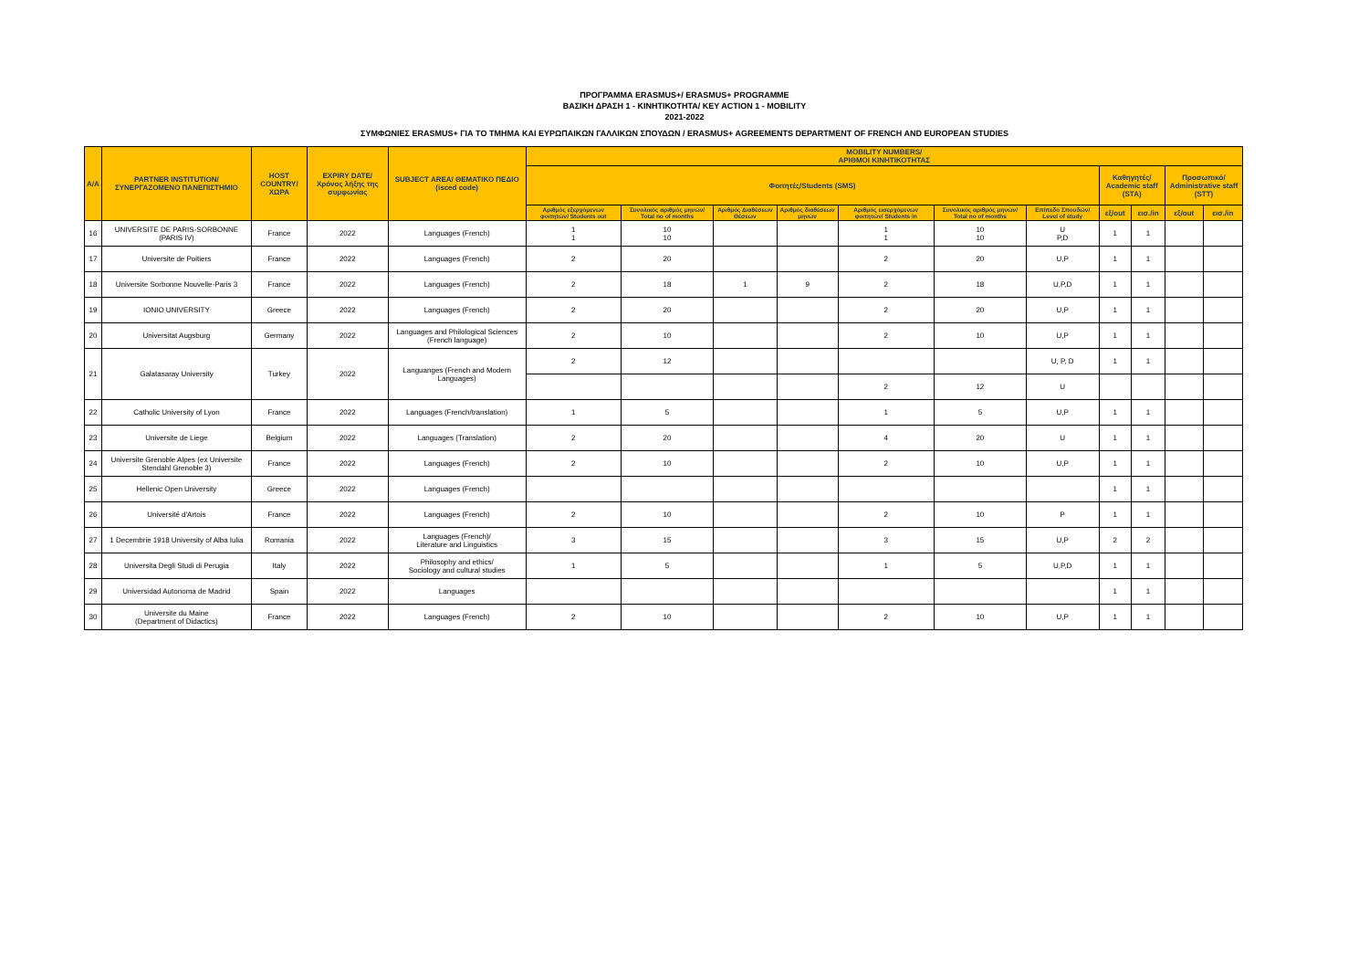ΠΡΟΓΡΑΜΜΑ ERASMUS+/ ERASMUS+ PROGRAMME
ΒΑΣΙΚΗ ΔΡΑΣΗ 1 - ΚΙΝΗΤΙΚΟΤΗΤΑ/ KEY ACTION 1 - MOBILITY
2021-2022
ΣΥΜΦΩΝΙΕΣ ERASMUS+ ΓΙΑ ΤΟ ΤΜΗΜΑ ΚΑΙ ΕΥΡΩΠΑΙΚΩΝ ΓΑΛΛΙΚΩΝ ΣΠΟΥΔΩΝ / ERASMUS+ AGREEMENTS DEPARTMENT OF FRENCH AND EUROPEAN STUDIES
| A/A | PARTNER INSTITUTION/ ΣΥΝΕΡΓΑΖΟΜΕΝΟ ΠΑΝΕΠΙΣΤΗΜΙΟ | HOST COUNTRY/ ΧΩΡΑ | EXPIRY DATE/ Χρόνος λήξης της συμφωνίας | SUBJECT AREA/ ΘΕΜΑΤΙΚΟ ΠΕΔΙΟ (isced code) | MOBILITY NUMBERS/ ΑΡΙΘΜΟΙ ΚΙΝΗΤΙΚΟΤΗΤΑΣ | | | | | | | | | | |
| --- | --- | --- | --- | --- | --- | --- | --- | --- | --- | --- | --- | --- | --- | --- | --- |
| | | | | | Φοιτητές/Students (SMS) | | | | | | | Καθηγητές/ Academic staff (STA) | | Προσωπικό/ Administrative staff (STT) | |
| | | | | | Αριθμός εξερχόμενων φοιτητών/ Students out | Συνολικός αριθμός μηνών/ Total no of months | Αριθμός Διαθέσεων Θέσεων | Αριθμός διαθέσεων μηνών | Αριθμός εισερχόμενων φοιτητών/ Students in | Συνολικός αριθμός μηνών/ Total no of months | Επίπεδο Σπουδών/ Level of study | εξ/out | εισ./in | εξ/out | εισ./in |
| 16 | UNIVERSITE DE PARIS-SORBONNE (PARIS IV) | France | 2022 | Languages (French) | 1 1 | 10 10 | | | 1 1 | 10 10 | U P,D | 1 | 1 | | |
| 17 | Universite de Poitiers | France | 2022 | Languages (French) | 2 | 20 | | | 2 | 20 | U,P | 1 | 1 | | |
| 18 | Universite Sorbonne Nouvelle-Paris 3 | France | 2022 | Languages (French) | 2 | 18 | 1 | 9 | 2 | 18 | U,P,D | 1 | 1 | | |
| 19 | IONIO UNIVERSITY | Greece | 2022 | Languages (French) | 2 | 20 | | | 2 | 20 | U,P | 1 | 1 | | |
| 20 | Universitat Augsburg | Germany | 2022 | Languages and Philological Sciences (French language) | 2 | 10 | | | 2 | 10 | U,P | 1 | 1 | | |
| 21 | Galatasaray University | Turkey | 2022 | Languanges (French and Modern Languages) | 2 | 12 | | | | | U, P, D | 1 | 1 | | |
| | | | | | | | | | 2 | 12 | U | | | | |
| 22 | Catholic University of Lyon | France | 2022 | Languages (French/translation) | 1 | 5 | | | 1 | 5 | U,P | 1 | 1 | | |
| 23 | Universite de Liege | Belgium | 2022 | Languages (Translation) | 2 | 20 | | | 4 | 20 | U | 1 | 1 | | |
| 24 | Universite Grenoble Alpes (ex Universite Stendahl Grenoble 3) | France | 2022 | Languages (French) | 2 | 10 | | | 2 | 10 | U,P | 1 | 1 | | |
| 25 | Hellenic Open University | Greece | 2022 | Languages (French) | | | | | | | | 1 | 1 | | |
| 26 | Université d'Artois | France | 2022 | Languages (French) | 2 | 10 | | | 2 | 10 | P | 1 | 1 | | |
| 27 | 1 Decembrie 1918 University of Alba Iulia | Romania | 2022 | Languages (French)/ Literature and Linguistics | 3 | 15 | | | 3 | 15 | U,P | 2 | 2 | | |
| 28 | Universita Degli Studi di Perugia | Italy | 2022 | Philosophy and ethics/ Sociology and cultural studies | 1 | 5 | | | 1 | 5 | U,P,D | 1 | 1 | | |
| 29 | Universidad Autonoma de Madrid | Spain | 2022 | Languages | | | | | | | | 1 | 1 | | |
| 30 | Universite du Maine (Department of Didactics) | France | 2022 | Languages (French) | 2 | 10 | | | 2 | 10 | U,P | 1 | 1 | | |